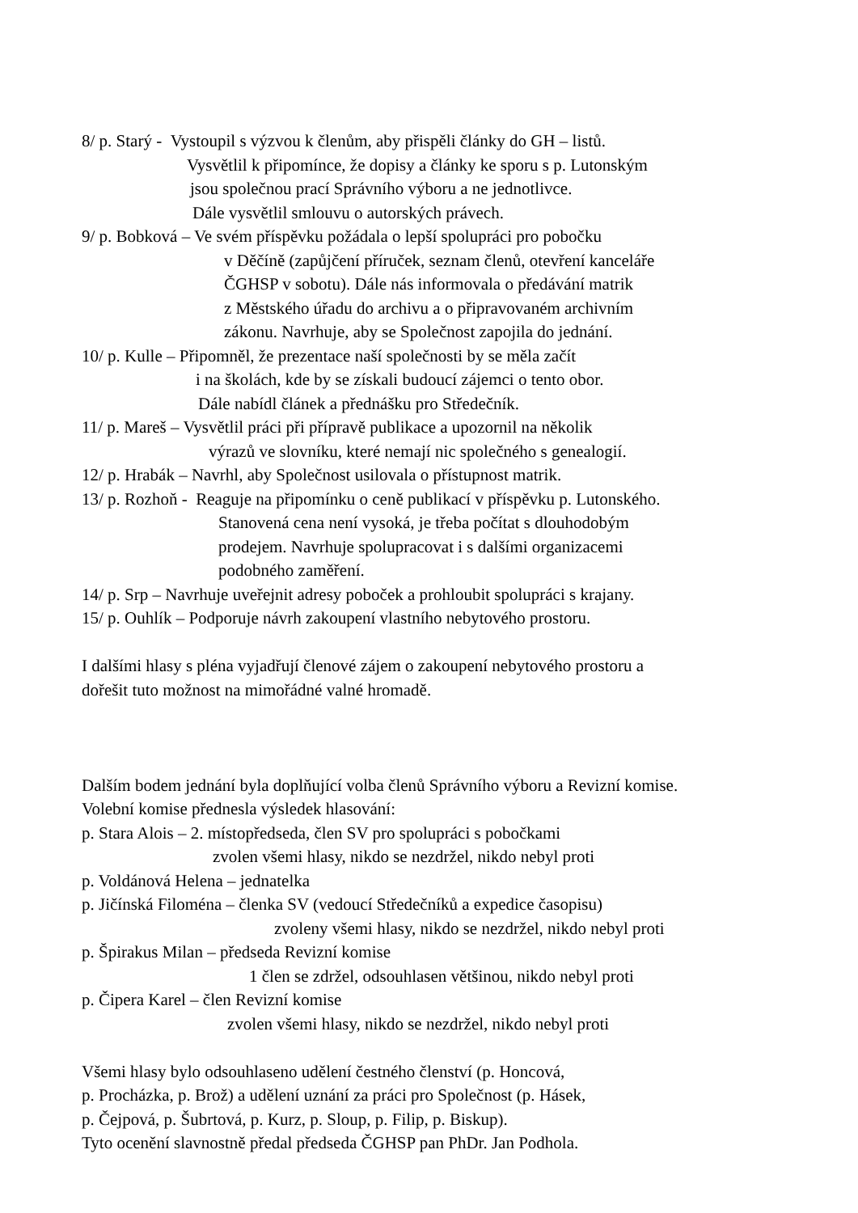8/ p. Starý - Vystoupil s výzvou k členům, aby přispěli články do GH – listů.
Vysvětlil k připomínce, že dopisy a články ke sporu s p. Lutonským
jsou společnou prací Správního výboru a ne jednotlivce.
Dále vysvětlil smlouvu o autorských právech.
9/ p. Bobková – Ve svém příspěvku požádala o lepší spolupráci pro pobočku
v Děčíně (zapůjčení příruček, seznam členů, otevření kanceláře
ČGHSP v sobotu). Dále nás informovala o předávání matrik
z Městského úřadu do archivu a o připravovaném archivním
zákonu. Navrhuje, aby se Společnost zapojila do jednání.
10/ p. Kulle – Připomněl, že prezentace naší společnosti by se měla začít
i na školách, kde by se získali budoucí zájemci o tento obor.
Dále nabídl článek a přednášku pro Středečník.
11/ p. Mareš – Vysvětlil práci při přípravě publikace a upozornil na několik
výrazů ve slovníku, které nemají nic společného s genealogií.
12/ p. Hrabák – Navrhl, aby Společnost usilovala o přístupnost matrik.
13/ p. Rozhoň - Reaguje na připomínku o ceně publikací v příspěvku p. Lutonského.
Stanovená cena není vysoká, je třeba počítat s dlouhodobým
prodejem. Navrhuje spolupracovat i s dalšími organizacemi
podobného zaměření.
14/ p. Srp – Navrhuje uveřejnit adresy poboček a prohloubit spolupráci s krajany.
15/ p. Ouhlík – Podporuje návrh zakoupení vlastního nebytového prostoru.
I dalšími hlasy s pléna vyjadřují členové zájem o zakoupení nebytového prostoru a
dořešit tuto možnost na mimořádné valné hromadě.
Dalším bodem jednání byla doplňující volba členů Správního výboru a Revizní komise.
Volební komise přednesla výsledek hlasování:
p. Stara Alois – 2. místopředseda, člen SV pro spolupráci s pobočkami
zvolen všemi hlasy, nikdo se nezdržel, nikdo nebyl proti
p. Voldánová Helena – jednatelka
p. Jičínská Filoména – členka SV (vedoucí Středečníků a expedice časopisu)
zvoleny všemi hlasy, nikdo se nezdržel, nikdo nebyl proti
p. Špirakus Milan – předseda Revizní komise
1 člen se zdržel, odsouhlasen většinou, nikdo nebyl proti
p. Čipera Karel – člen Revizní komise
zvolen všemi hlasy, nikdo se nezdržel, nikdo nebyl proti
Všemi hlasy bylo odsouhlaseno udělení čestného členství (p. Honcová,
p. Procházka, p. Brož) a udělení uznání za práci pro Společnost (p. Hásek,
p. Čejpová, p. Šubrtová, p. Kurz, p. Sloup, p. Filip, p. Biskup).
Tyto ocenění slavnostně předal předseda ČGHSP pan PhDr. Jan Podhola.